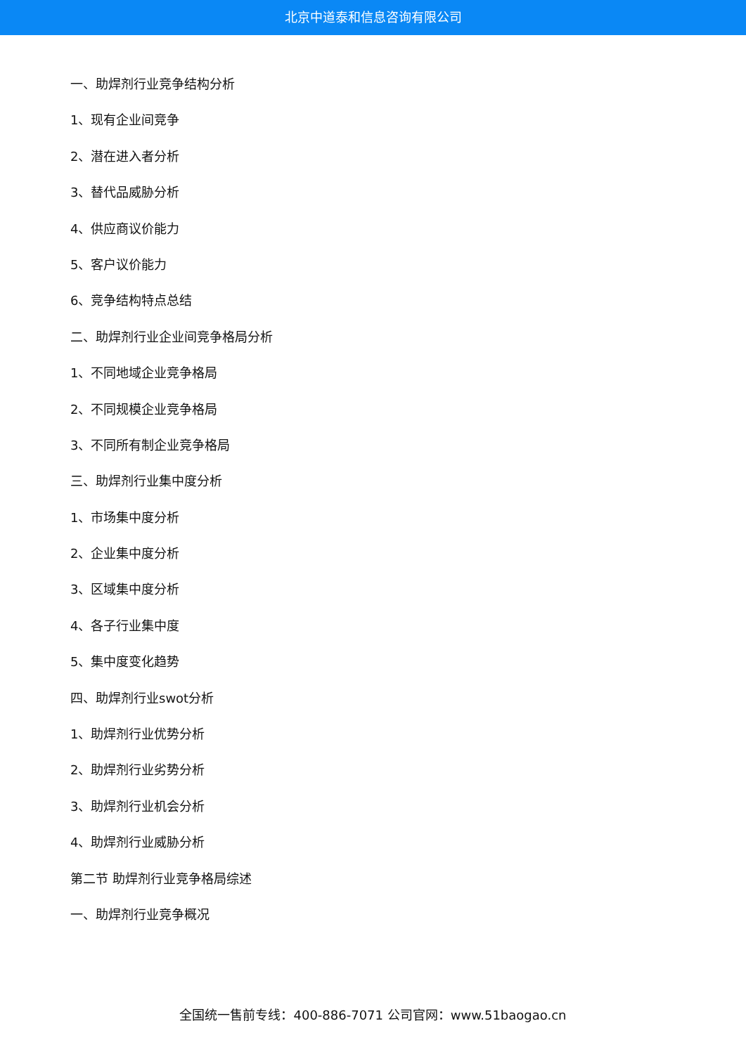北京中道泰和信息咨询有限公司
一、助焊剂行业竞争结构分析
1、现有企业间竞争
2、潜在进入者分析
3、替代品威胁分析
4、供应商议价能力
5、客户议价能力
6、竞争结构特点总结
二、助焊剂行业企业间竞争格局分析
1、不同地域企业竞争格局
2、不同规模企业竞争格局
3、不同所有制企业竞争格局
三、助焊剂行业集中度分析
1、市场集中度分析
2、企业集中度分析
3、区域集中度分析
4、各子行业集中度
5、集中度变化趋势
四、助焊剂行业swot分析
1、助焊剂行业优势分析
2、助焊剂行业劣势分析
3、助焊剂行业机会分析
4、助焊剂行业威胁分析
第二节 助焊剂行业竞争格局综述
一、助焊剂行业竞争概况
全国统一售前专线：400-886-7071 公司官网：www.51baogao.cn